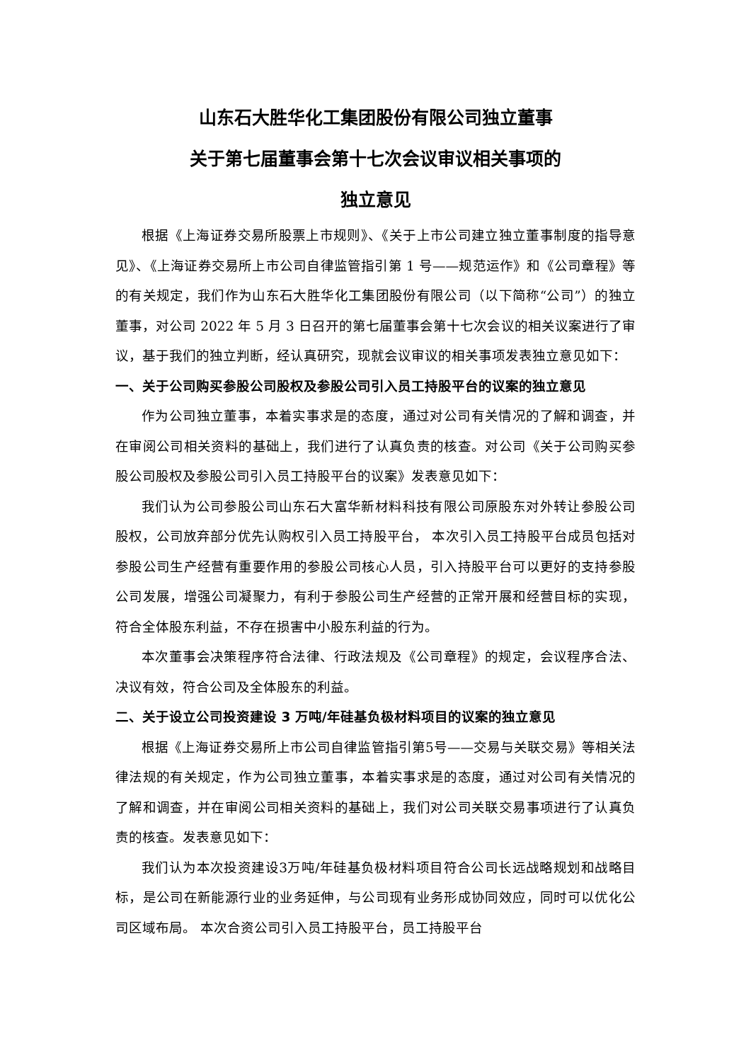山东石大胜华化工集团股份有限公司独立董事
关于第七届董事会第十七次会议审议相关事项的
独立意见
根据《上海证券交易所股票上市规则》、《关于上市公司建立独立董事制度的指导意见》、《上海证券交易所上市公司自律监管指引第 1 号——规范运作》和《公司章程》等的有关规定，我们作为山东石大胜华化工集团股份有限公司（以下简称“公司”）的独立董事，对公司 2022 年 5 月 3 日召开的第七届董事会第十七次会议的相关议案进行了审议，基于我们的独立判断，经认真研究，现就会议审议的相关事项发表独立意见如下：
一、关于公司购买参股公司股权及参股公司引入员工持股平台的议案的独立意见
作为公司独立董事，本着实事求是的态度，通过对公司有关情况的了解和调查，并在审阅公司相关资料的基础上，我们进行了认真负责的核查。对公司《关于公司购买参股公司股权及参股公司引入员工持股平台的议案》发表意见如下：
我们认为公司参股公司山东石大富华新材料科技有限公司原股东对外转让参股公司股权，公司放弃部分优先认购权引入员工持股平台， 本次引入员工持股平台成员包括对参股公司生产经营有重要作用的参股公司核心人员，引入持股平台可以更好的支持参股公司发展，增强公司凝聚力，有利于参股公司生产经营的正常开展和经营目标的实现，符合全体股东利益，不存在损害中小股东利益的行为。
本次董事会决策程序符合法律、行政法规及《公司章程》的规定，会议程序合法、决议有效，符合公司及全体股东的利益。
二、关于设立公司投资建设 3 万吨/年硅基负极材料项目的议案的独立意见
根据《上海证券交易所上市公司自律监管指引第5号——交易与关联交易》等相关法律法规的有关规定，作为公司独立董事，本着实事求是的态度，通过对公司有关情况的了解和调查，并在审阅公司相关资料的基础上，我们对公司关联交易事项进行了认真负责的核查。发表意见如下：
我们认为本次投资建设3万吨/年硅基负极材料项目符合公司长远战略规划和战略目标，是公司在新能源行业的业务延伸，与公司现有业务形成协同效应，同时可以优化公司区域布局。 本次合资公司引入员工持股平台，员工持股平台